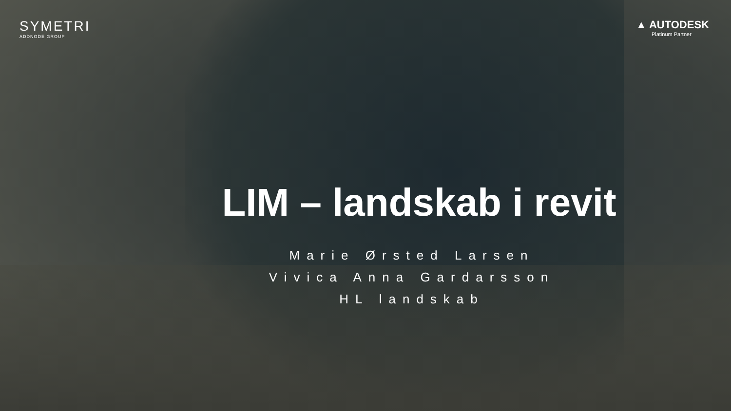SYMETRI
ADDNODE GROUP
▲ AUTODESK
Platinum Partner
LIM – landskab i revit
Marie Ørsted Larsen
Vivica Anna Gardarsson
HL landskab